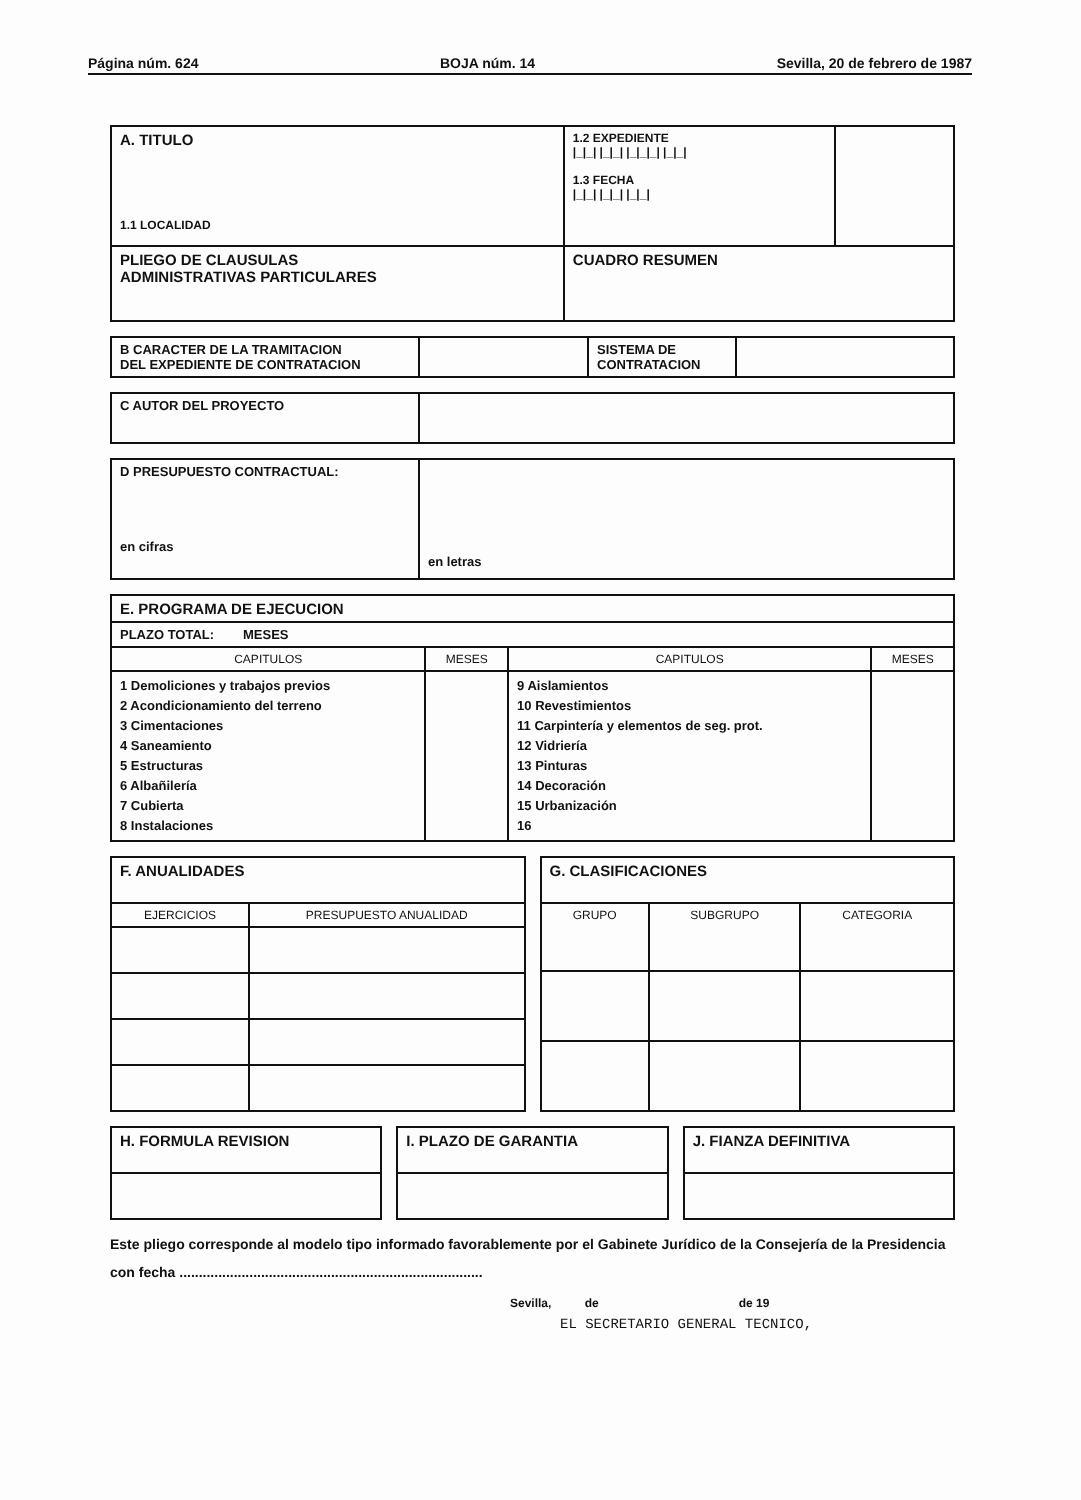Página núm. 624 BOJA núm. 14 Sevilla, 20 de febrero de 1987
| A. TITULO 1.1 LOCALIDAD | 1.2 EXPEDIENTE /_/_/ /_/_/ /_/_/_/ /_/_/ 1.3 FECHA /_/_/ /_/_/ /_/_/ | |
| PLIEGO DE CLAUSULAS ADMINISTRATIVAS PARTICULARES | CUADRO RESUMEN | |
| B CARACTER DE LA TRAMITACION DEL EXPEDIENTE DE CONTRATACION | | SISTEMA DE CONTRATACION | |
| C AUTOR DEL PROYECTO | |
| D PRESUPUESTO CONTRACTUAL: en cifras | en letras |
| E. PROGRAMA DE EJECUCION | | | |
| PLAZO TOTAL: MESES | | | |
| CAPITULOS | MESES | CAPITULOS | MESES |
| 1 Demoliciones y trabajos previos 2 Acondicionamiento del terreno 3 Cimentaciones 4 Saneamiento 5 Estructuras 6 Albañilería 7 Cubierta 8 Instalaciones | | 9 Aislamientos 10 Revestimientos 11 Carpintería y elementos de seg. prot. 12 Vidriería 13 Pinturas 14 Decoración 15 Urbanización 16 | |
| F. ANUALIDADES | |
| EJERCICIOS | PRESUPUESTO ANUALIDAD |
| G. CLASIFICACIONES | | |
| GRUPO | SUBGRUPO | CATEGORIA |
| H. FORMULA REVISION |
| I. PLAZO DE GARANTIA |
| J. FIANZA DEFINITIVA |
Este pliego corresponde al modelo tipo informado favorablemente por el Gabinete Jurídico de la Consejería de la Presidencia con fecha ..............................................................................
Sevilla, de de 19
EL SECRETARIO GENERAL TECNICO,